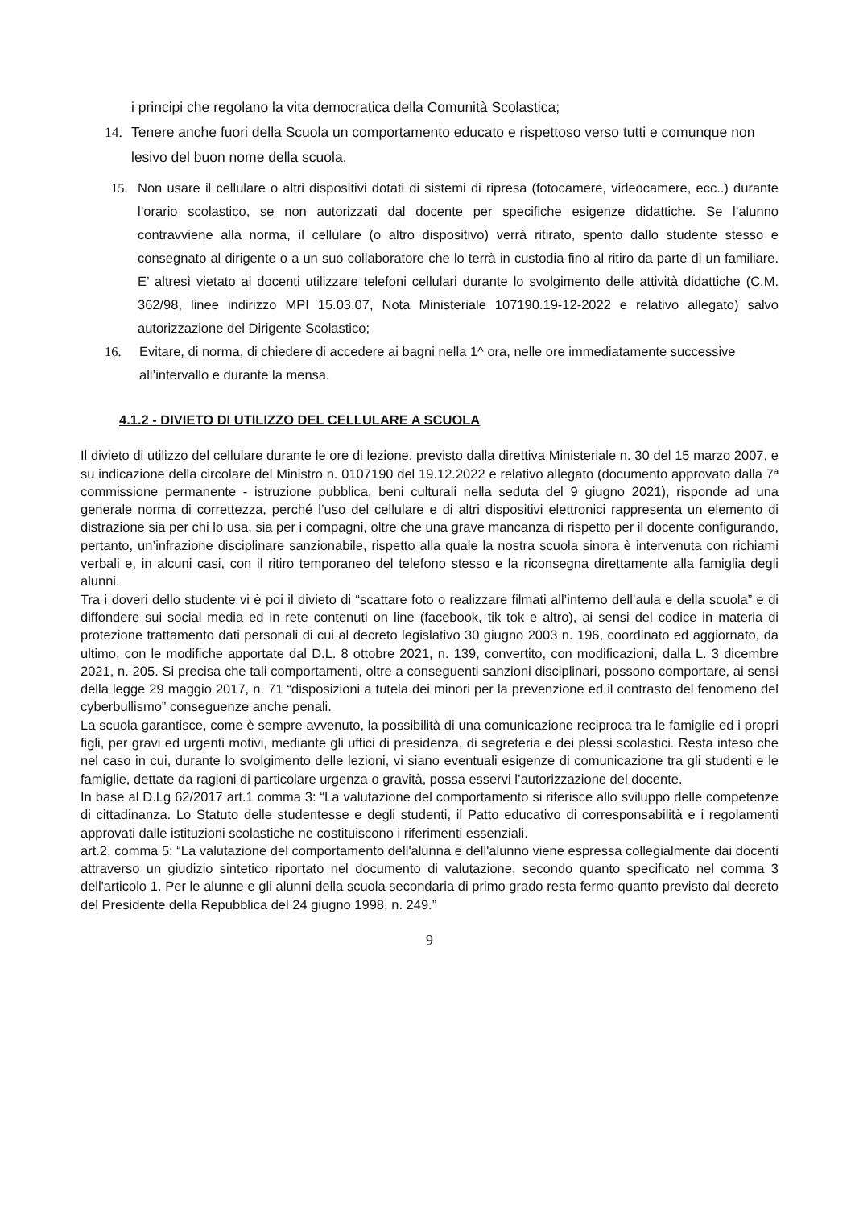i principi che regolano la vita democratica della Comunità Scolastica;
14. Tenere anche fuori della Scuola un comportamento educato e rispettoso verso tutti e comunque non lesivo del buon nome della scuola.
15. Non usare il cellulare o altri dispositivi dotati di sistemi di ripresa (fotocamere, videocamere, ecc..) durante l’orario scolastico, se non autorizzati dal docente per specifiche esigenze didattiche. Se l’alunno contravviene alla norma, il cellulare (o altro dispositivo) verrà ritirato, spento dallo studente stesso e consegnato al dirigente o a un suo collaboratore che lo terrà in custodia fino al ritiro da parte di un familiare. E’ altresì vietato ai docenti utilizzare telefoni cellulari durante lo svolgimento delle attività didattiche (C.M. 362/98, linee indirizzo MPI 15.03.07, Nota Ministeriale 107190.19-12-2022 e relativo allegato) salvo autorizzazione del Dirigente Scolastico;
16. Evitare, di norma, di chiedere di accedere ai bagni nella 1^ ora, nelle ore immediatamente successive all’intervallo e durante la mensa.
4.1.2 - DIVIETO DI UTILIZZO DEL CELLULARE A SCUOLA
Il divieto di utilizzo del cellulare durante le ore di lezione, previsto dalla direttiva Ministeriale n. 30 del 15 marzo 2007, e su indicazione della circolare del Ministro n. 0107190 del 19.12.2022 e relativo allegato (documento approvato dalla 7ª commissione permanente - istruzione pubblica, beni culturali nella seduta del 9 giugno 2021), risponde ad una generale norma di correttezza, perché l’uso del cellulare e di altri dispositivi elettronici rappresenta un elemento di distrazione sia per chi lo usa, sia per i compagni, oltre che una grave mancanza di rispetto per il docente configurando, pertanto, un’infrazione disciplinare sanzionabile, rispetto alla quale la nostra scuola sinora è intervenuta con richiami verbali e, in alcuni casi, con il ritiro temporaneo del telefono stesso e la riconsegna direttamente alla famiglia degli alunni.
Tra i doveri dello studente vi è poi il divieto di “scattare foto o realizzare filmati all’interno dell’aula e della scuola” e di diffondere sui social media ed in rete contenuti on line (facebook, tik tok e altro), ai sensi del codice in materia di protezione trattamento dati personali di cui al decreto legislativo 30 giugno 2003 n. 196, coordinato ed aggiornato, da ultimo, con le modifiche apportate dal D.L. 8 ottobre 2021, n. 139, convertito, con modificazioni, dalla L. 3 dicembre 2021, n. 205. Si precisa che tali comportamenti, oltre a conseguenti sanzioni disciplinari, possono comportare, ai sensi della legge 29 maggio 2017, n. 71 “disposizioni a tutela dei minori per la prevenzione ed il contrasto del fenomeno del cyberbullismo” conseguenze anche penali.
La scuola garantisce, come è sempre avvenuto, la possibilità di una comunicazione reciproca tra le famiglie ed i propri figli, per gravi ed urgenti motivi, mediante gli uffici di presidenza, di segreteria e dei plessi scolastici. Resta inteso che nel caso in cui, durante lo svolgimento delle lezioni, vi siano eventuali esigenze di comunicazione tra gli studenti e le famiglie, dettate da ragioni di particolare urgenza o gravità, possa esservi l’autorizzazione del docente.
In base al D.Lg 62/2017 art.1 comma 3: “La valutazione del comportamento si riferisce allo sviluppo delle competenze di cittadinanza. Lo Statuto delle studentesse e degli studenti, il Patto educativo di corresponsabilità e i regolamenti approvati dalle istituzioni scolastiche ne costituiscono i riferimenti essenziali.
art.2, comma 5: “La valutazione del comportamento dell'alunna e dell'alunno viene espressa collegialmente dai docenti attraverso un giudizio sintetico riportato nel documento di valutazione, secondo quanto specificato nel comma 3 dell'articolo 1. Per le alunne e gli alunni della scuola secondaria di primo grado resta fermo quanto previsto dal decreto del Presidente della Repubblica del 24 giugno 1998, n. 249.”
9